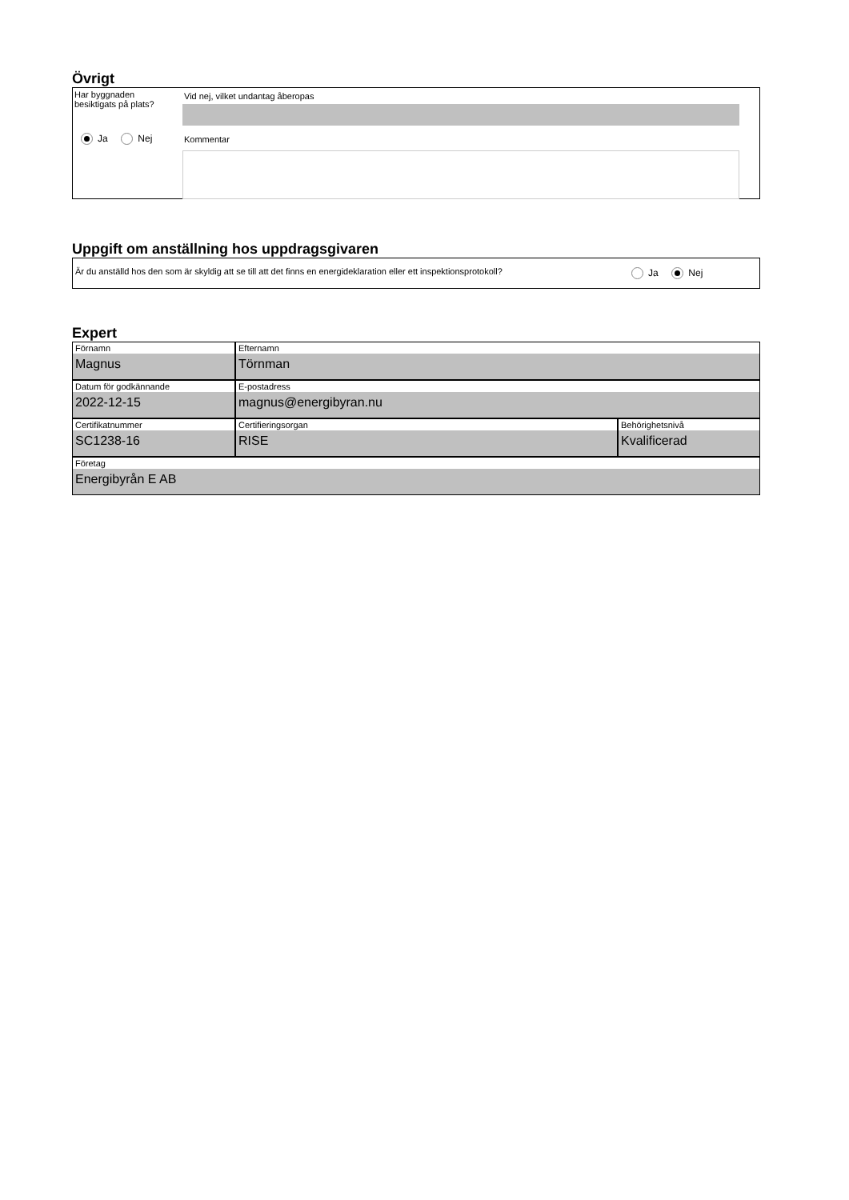Övrigt
Har byggnaden
besiktigats på plats?
Ja Nej
Vid nej, vilket undantag åberopas
Kommentar
Uppgift om anställning hos uppdragsgivaren
Är du anställd hos den som är skyldig att se till att det finns en energideklaration eller ett inspektionsprotokoll?
Ja Nej
Expert
Förnamn
Magnus
Efternamn
Törnman
Datum för godkännande
2022-12-15
E-postadress
magnus@energibyran.nu
Certifikatnummer
SC1238-16
Certifieringsorgan
RISE
Behörighetsnivå
Kvalificerad
Företag
Energibyrån E AB